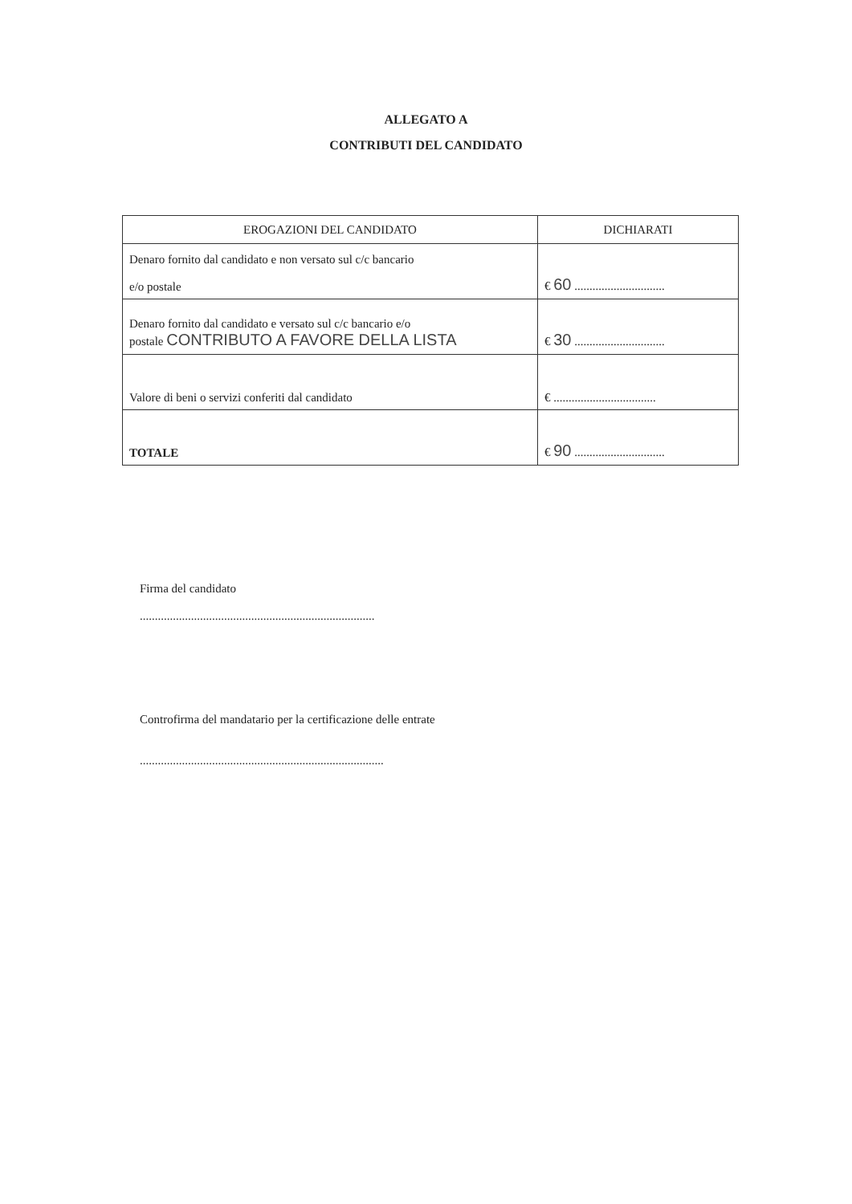ALLEGATO A
CONTRIBUTI DEL CANDIDATO
| EROGAZIONI DEL CANDIDATO | DICHIARATI |
| --- | --- |
| Denaro fornito dal candidato e non versato sul c/c bancario e/o postale | € 60 .............................. |
| Denaro fornito dal candidato e versato sul c/c bancario e/o postale CONTRIBUTO A FAVORE DELLA LISTA | € 30 .............................. |
| Valore di beni o servizi conferiti dal candidato | € .................................. |
| TOTALE | € 90 .............................. |
Firma del candidato
..............................................................................
Controfirma del mandatario per la certificazione delle entrate
.................................................................................